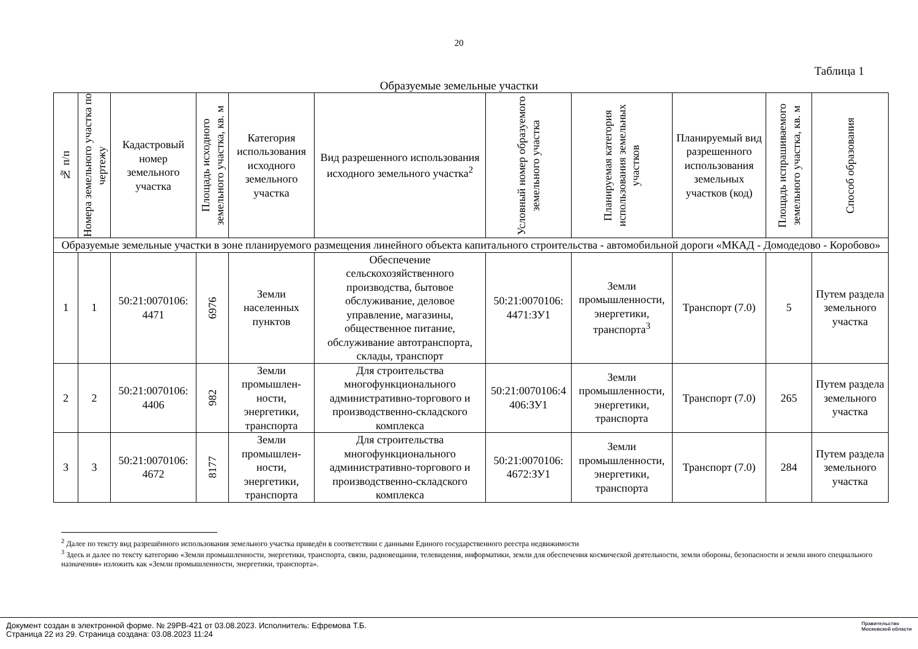20
Таблица 1
Образуемые земельные участки
| № п/п | Номера земельного участка по чертежу | Кадастровый номер земельного участка | Площадь исходного земельного участка, кв. м | Категория использования исходного земельного участка | Вид разрешенного использования исходного земельного участка<sup>2</sup> | Условный номер образуемого земельного участка | Планируемая категория использования земельных участков | Планируемый вид разрешенного использования земельных участков (код) | Площадь испрашиваемого земельного участка, кв. м | Способ образования |
| --- | --- | --- | --- | --- | --- | --- | --- | --- | --- | --- |
| Образуемые земельные участки в зоне планируемого размещения линейного объекта капитального строительства - автомобильной дороги «МКАД - Домодедово - Коробово» | | | | | | | | | | |
| 1 | 1 | 50:21:0070106: 4471 | 6976 | Земли населенных пунктов | Обеспечение сельскохозяйственного производства, бытовое обслуживание, деловое управление, магазины, общественное питание, обслуживание автотранспорта, склады, транспорт | 50:21:0070106: 4471:ЗУ1 | Земли промышленности, энергетики, транспорта<sup>3</sup> | Транспорт (7.0) | 5 | Путем раздела земельного участка |
| 2 | 2 | 50:21:0070106: 4406 | 982 | Земли промышлен-ности, энергетики, транспорта | Для строительства многофункционального административно-торгового и производственно-складского комплекса | 50:21:0070106:4 406:ЗУ1 | Земли промышленности, энергетики, транспорта | Транспорт (7.0) | 265 | Путем раздела земельного участка |
| 3 | 3 | 50:21:0070106: 4672 | 8177 | Земли промышлен-ности, энергетики, транспорта | Для строительства многофункционального административно-торгового и производственно-складского комплекса | 50:21:0070106: 4672:ЗУ1 | Земли промышленности, энергетики, транспорта | Транспорт (7.0) | 284 | Путем раздела земельного участка |
<sup>2</sup> Далее по тексту вид разрешённого использования земельного участка приведён в соответствии с данными Единого государственного реестра недвижимости
<sup>3</sup> Здесь и далее по тексту категорию «Земли промышленности, энергетики, транспорта, связи, радиовещания, телевидения, информатики, земли для обеспечения космической деятельности, земли обороны, безопасности и земли иного специального назначения» изложить как «Земли промышленности, энергетики, транспорта».
Документ создан в электронной форме. № 29РВ-421 от 03.08.2023. Исполнитель: Ефремова Т.Б.
Страница 22 из 29. Страница создана: 03.08.2023 11:24
Правительство
Московской области